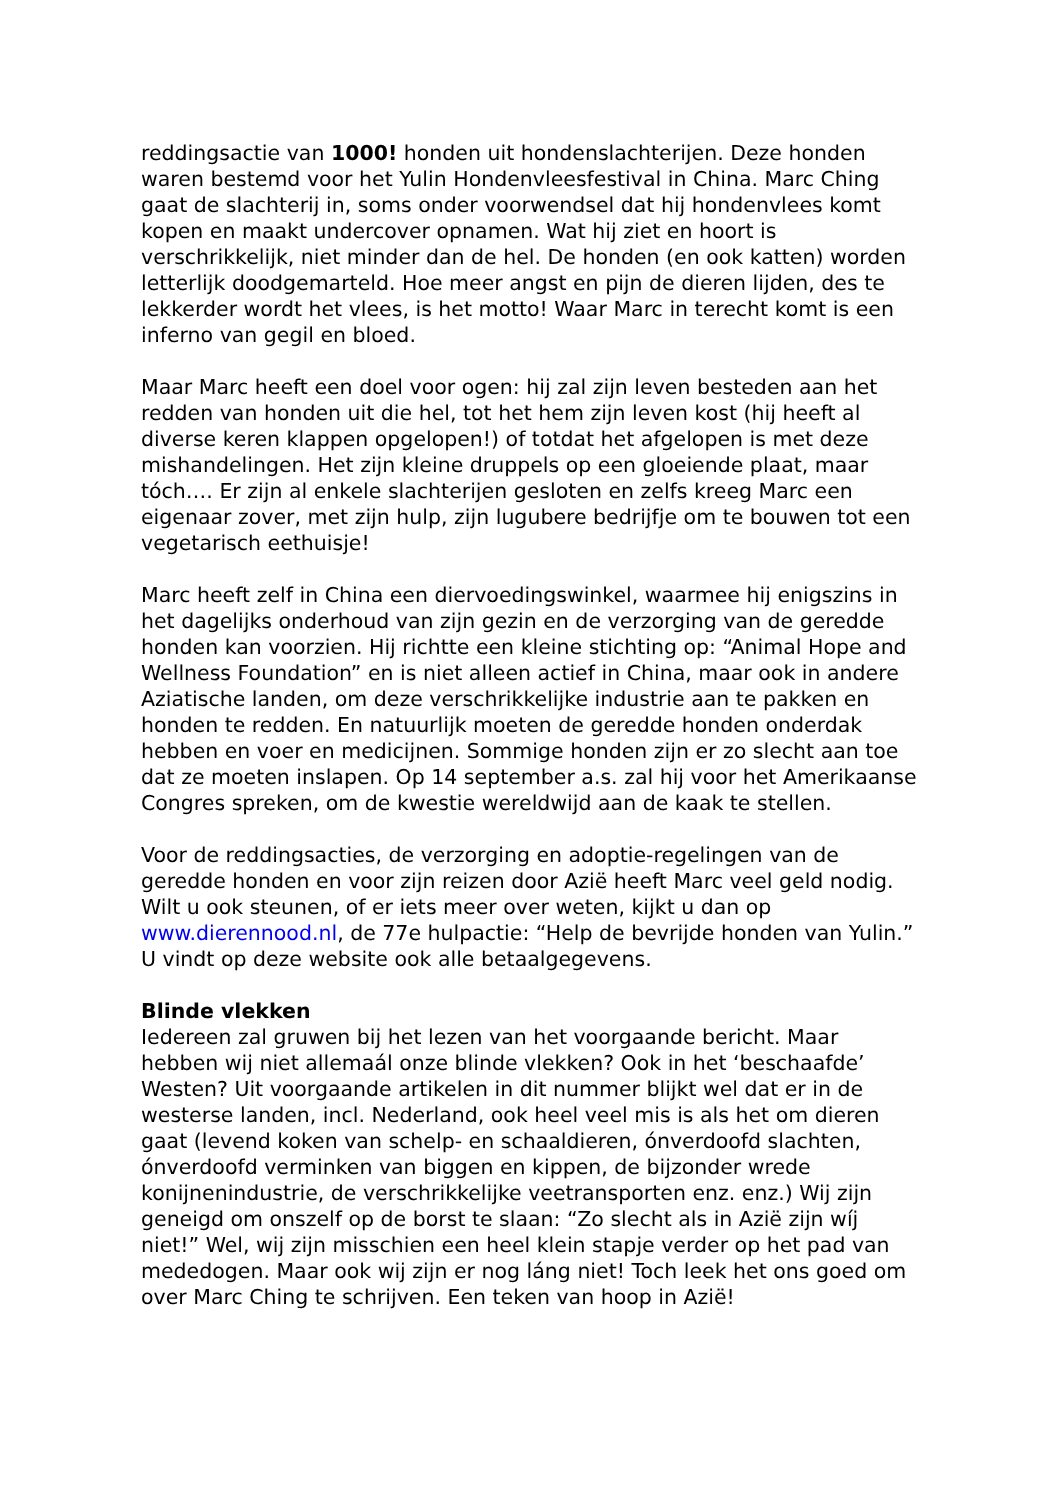reddingsactie van 1000! honden uit hondenslachterijen. Deze honden waren bestemd voor het Yulin Hondenvleesfestival in China. Marc Ching gaat de slachterij in, soms onder voorwendsel dat hij hondenvlees komt kopen en maakt undercover opnamen. Wat hij ziet en hoort is verschrikkelijk, niet minder dan de hel. De honden (en ook katten) worden letterlijk doodgemarteld. Hoe meer angst en pijn de dieren lijden, des te lekkerder wordt het vlees, is het motto! Waar Marc in terecht komt is een inferno van gegil en bloed.
Maar Marc heeft een doel voor ogen: hij zal zijn leven besteden aan het redden van honden uit die hel, tot het hem zijn leven kost (hij heeft al diverse keren klappen opgelopen!) of totdat het afgelopen is met deze mishandelingen. Het zijn kleine druppels op een gloeiende plaat, maar tóch…. Er zijn al enkele slachterijen gesloten en zelfs kreeg Marc een eigenaar zover, met zijn hulp, zijn lugubere bedrijfje om te bouwen tot een vegetarisch eethuisje!
Marc heeft zelf in China een diervoedingswinkel, waarmee hij enigszins in het dagelijks onderhoud van zijn gezin en de verzorging van de geredde honden kan voorzien. Hij richtte een kleine stichting op: “Animal Hope and Wellness Foundation” en is niet alleen actief in China, maar ook in andere Aziatische landen, om deze verschrikkelijke industrie aan te pakken en honden te redden. En natuurlijk moeten de geredde honden onderdak hebben en voer en medicijnen. Sommige honden zijn er zo slecht aan toe dat ze moeten inslapen. Op 14 september a.s. zal hij voor het Amerikaanse Congres spreken, om de kwestie wereldwijd aan de kaak te stellen.
Voor de reddingsacties, de verzorging en adoptie-regelingen van de geredde honden en voor zijn reizen door Azië heeft Marc veel geld nodig. Wilt u ook steunen, of er iets meer over weten, kijkt u dan op www.dierennood.nl, de 77e hulpactie: “Help de bevrijde honden van Yulin.” U vindt op deze website ook alle betaalgegevens.
Blinde vlekken
Iedereen zal gruwen bij het lezen van het voorgaande bericht. Maar hebben wij niet allemaál onze blinde vlekken? Ook in het ‘beschaafde’ Westen? Uit voorgaande artikelen in dit nummer blijkt wel dat er in de westerse landen, incl. Nederland, ook heel veel mis is als het om dieren gaat (levend koken van schelp- en schaaldieren, ónverdoofd slachten, ónverdoofd verminken van biggen en kippen, de bijzonder wrede konijnenindustrie, de verschrikkelijke veetransporten enz. enz.) Wij zijn geneigd om onszelf op de borst te slaan: “Zo slecht als in Azië zijn wíj niet!” Wel, wij zijn misschien een heel klein stapje verder op het pad van mededogen. Maar ook wij zijn er nog láng niet! Toch leek het ons goed om over Marc Ching te schrijven. Een teken van hoop in Azië!